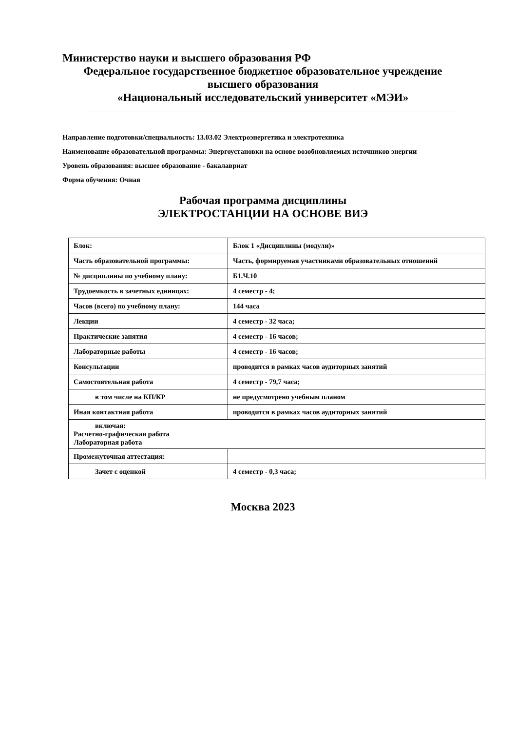Министерство науки и высшего образования РФ
Федеральное государственное бюджетное образовательное учреждение
высшего образования
«Национальный исследовательский университет «МЭИ»
Направление подготовки/специальность: 13.03.02 Электроэнергетика и электротехника
Наименование образовательной программы: Энергоустановки на основе возобновляемых источников энергии
Уровень образования: высшее образование - бакалавриат
Форма обучения: Очная
Рабочая программа дисциплины
ЭЛЕКТРОСТАНЦИИ НА ОСНОВЕ ВИЭ
| Блок: | Блок 1 «Дисциплины (модули)» |
| Часть образовательной программы: | Часть, формируемая участниками образовательных отношений |
| № дисциплины по учебному плану: | Б1.Ч.10 |
| Трудоемкость в зачетных единицах: | 4 семестр - 4; |
| Часов (всего) по учебному плану: | 144 часа |
| Лекции | 4 семестр - 32 часа; |
| Практические занятия | 4 семестр - 16 часов; |
| Лабораторные работы | 4 семестр - 16 часов; |
| Консультации | проводится в рамках часов аудиторных занятий |
| Самостоятельная работа | 4 семестр - 79,7 часа; |
| в том числе на КП/КР | не предусмотрено учебным планом |
| Иная контактная работа | проводится в рамках часов аудиторных занятий |
| включая: Расчетно-графическая работа Лабораторная работа | |
| Промежуточная аттестация: | |
| Зачет с оценкой | 4 семестр - 0,3 часа; |
Москва 2023